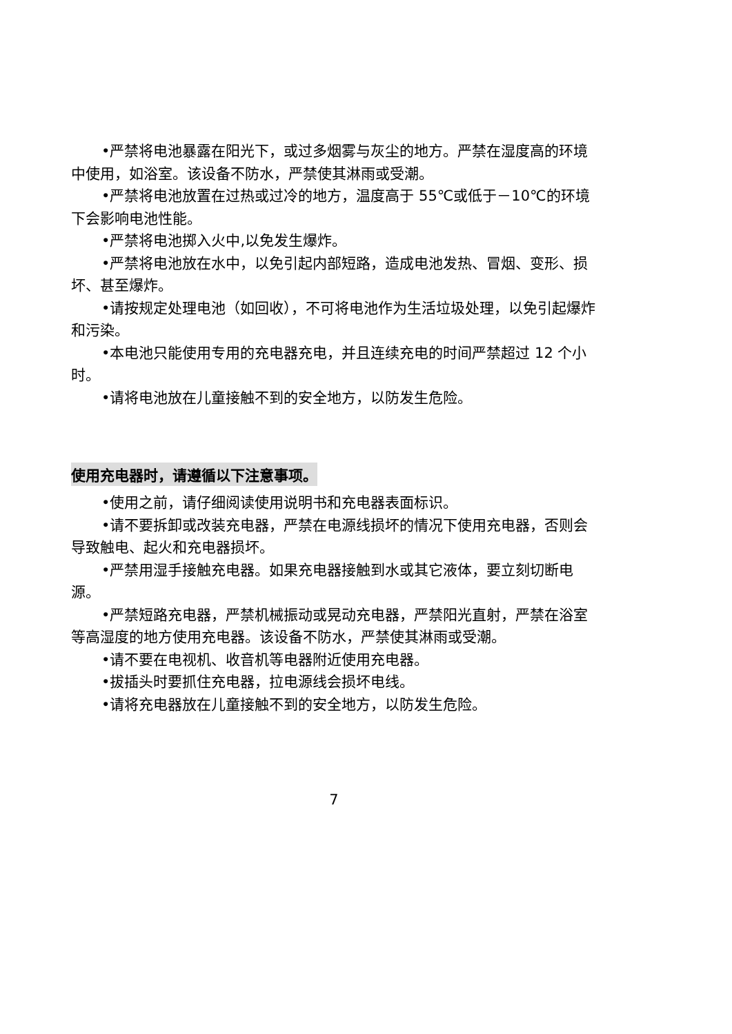•严禁将电池暴露在阳光下，或过多烟雾与灰尘的地方。严禁在湿度高的环境中使用，如浴室。该设备不防水，严禁使其淋雨或受潮。
•严禁将电池放置在过热或过冷的地方，温度高于 55℃或低于－10℃的环境下会影响电池性能。
•严禁将电池掷入火中,以免发生爆炸。
•严禁将电池放在水中，以免引起内部短路，造成电池发热、冒烟、变形、损坏、甚至爆炸。
•请按规定处理电池（如回收），不可将电池作为生活垃圾处理，以免引起爆炸和污染。
•本电池只能使用专用的充电器充电，并且连续充电的时间严禁超过 12 个小时。
•请将电池放在儿童接触不到的安全地方，以防发生危险。
使用充电器时，请遵循以下注意事项。
•使用之前，请仔细阅读使用说明书和充电器表面标识。
•请不要拆卸或改装充电器，严禁在电源线损坏的情况下使用充电器，否则会导致触电、起火和充电器损坏。
•严禁用湿手接触充电器。如果充电器接触到水或其它液体，要立刻切断电源。
•严禁短路充电器，严禁机械振动或晃动充电器，严禁阳光直射，严禁在浴室等高湿度的地方使用充电器。该设备不防水，严禁使其淋雨或受潮。
•请不要在电视机、收音机等电器附近使用充电器。
•拔插头时要抓住充电器，拉电源线会损坏电线。
•请将充电器放在儿童接触不到的安全地方，以防发生危险。
7